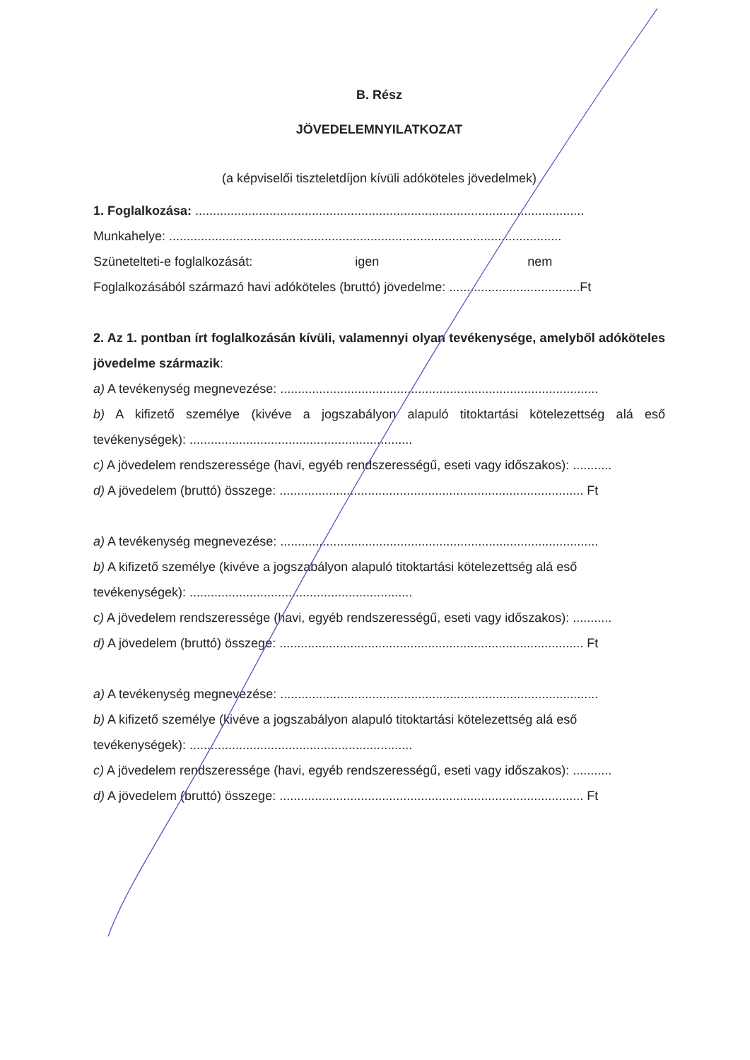B. Rész
JÖVEDELEMNYILATKOZAT
(a képviselői tiszteletdíjon kívüli adóköteles jövedelmek)
1. Foglalkozása: ..............................................................................................................
Munkahelye: ...............................................................................................................
Szünetelteti-e foglalkozását: igen nem
Foglalkozásából származó havi adóköteles (bruttó) jövedelme: .....................................Ft
2. Az 1. pontban írt foglalkozásán kívüli, valamennyi olyan tevékenysége, amelyből adóköteles jövedelme származik:
a) A tevékenység megnevezése: ..........................................................................................
b) A kifizető személye (kivéve a jogszabályon alapuló titoktartási kötelezettség alá eső tevékenységek): ...............................................................
c) A jövedelem rendszeressége (havi, egyéb rendszerességű, eseti vagy időszakos): ...........
d) A jövedelem (bruttó) összege: ...................................................................................... Ft
a) A tevékenység megnevezése: ..........................................................................................
b) A kifizető személye (kivéve a jogszabályon alapuló titoktartási kötelezettség alá eső tevékenységek): ...............................................................
c) A jövedelem rendszeressége (havi, egyéb rendszerességű, eseti vagy időszakos): ...........
d) A jövedelem (bruttó) összege: ...................................................................................... Ft
a) A tevékenység megnevezése: ..........................................................................................
b) A kifizető személye (kivéve a jogszabályon alapuló titoktartási kötelezettség alá eső tevékenységek): ...............................................................
c) A jövedelem rendszeressége (havi, egyéb rendszerességű, eseti vagy időszakos): ...........
d) A jövedelem (bruttó) összege: ...................................................................................... Ft